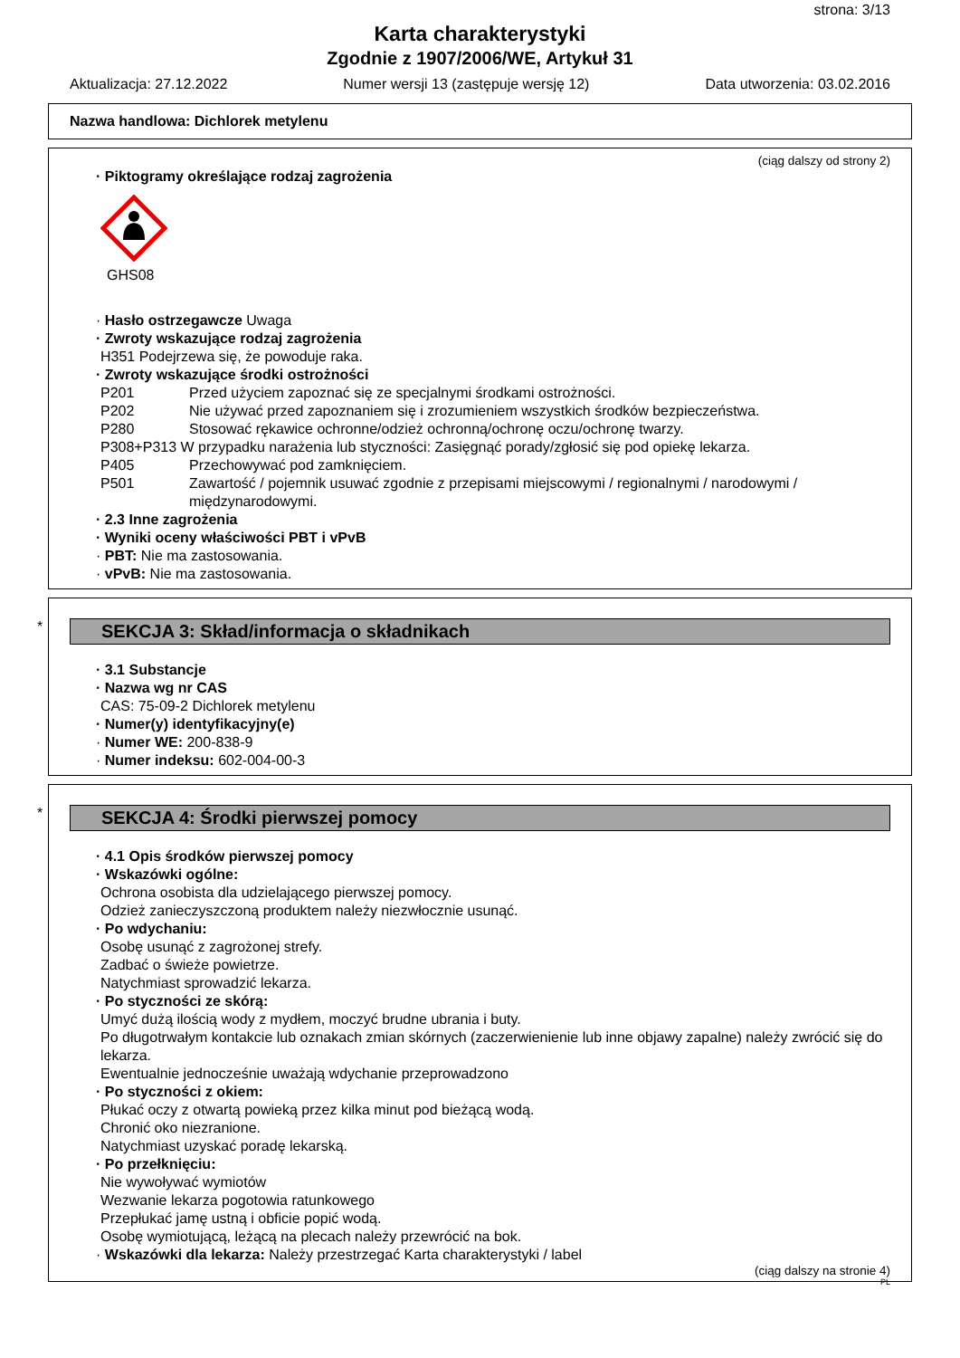strona: 3/13
Karta charakterystyki
Zgodnie z 1907/2006/WE, Artykuł 31
Aktualizacja: 27.12.2022 Numer wersji 13 (zastępuje wersję 12) Data utworzenia: 03.02.2016
Nazwa handlowa: Dichlorek metylenu
(ciąg dalszy od strony 2)
· Piktogramy określające rodzaj zagrożenia
GHS08
· Hasło ostrzegawcze Uwaga
· Zwroty wskazujące rodzaj zagrożenia
H351 Podejrzewa się, że powoduje raka.
· Zwroty wskazujące środki ostrożności
P201 Przed użyciem zapoznać się ze specjalnymi środkami ostrożności.
P202 Nie używać przed zapoznaniem się i zrozumieniem wszystkich środków bezpieczeństwa.
P280 Stosować rękawice ochronne/odzież ochronną/ochronę oczu/ochronę twarzy.
P308+P313 W przypadku narażenia lub styczności: Zasięgnąć porady/zgłosić się pod opiekę lekarza.
P405 Przechowywać pod zamknięciem.
P501 Zawartość / pojemnik usuwać zgodnie z przepisami miejscowymi / regionalnymi / narodowymi / międzynarodowymi.
· 2.3 Inne zagrożenia
· Wyniki oceny właściwości PBT i vPvB
· PBT: Nie ma zastosowania.
· vPvB: Nie ma zastosowania.
*
SEKCJA 3: Skład/informacja o składnikach
· 3.1 Substancje
· Nazwa wg nr CAS
CAS: 75-09-2 Dichlorek metylenu
· Numer(y) identyfikacyjny(e)
· Numer WE: 200-838-9
· Numer indeksu: 602-004-00-3
*
SEKCJA 4: Środki pierwszej pomocy
· 4.1 Opis środków pierwszej pomocy
· Wskazówki ogólne:
Ochrona osobista dla udzielającego pierwszej pomocy.
Odzież zanieczyszczoną produktem należy niezwłocznie usunąć.
· Po wdychaniu:
Osobę usunąć z zagrożonej strefy.
Zadbać o świeże powietrze.
Natychmiast sprowadzić lekarza.
· Po styczności ze skórą:
Umyć dużą ilością wody z mydłem, moczyć brudne ubrania i buty.
Po długotrwałym kontakcie lub oznakach zmian skórnych (zaczerwienienie lub inne objawy zapalne) należy zwrócić się do lekarza.
Ewentualnie jednocześnie uważają wdychanie przeprowadzono
· Po styczności z okiem:
Płukać oczy z otwartą powieką przez kilka minut pod bieżącą wodą.
Chronić oko niezranione.
Natychmiast uzyskać poradę lekarską.
· Po przełknięciu:
Nie wywoływać wymiotów
Wezwanie lekarza pogotowia ratunkowego
Przepłukać jamę ustną i obficie popić wodą.
Osobę wymiotującą, leżącą na plecach należy przewrócić na bok.
· Wskazówki dla lekarza: Należy przestrzegać Karta charakterystyki / label
(ciąg dalszy na stronie 4)
PL